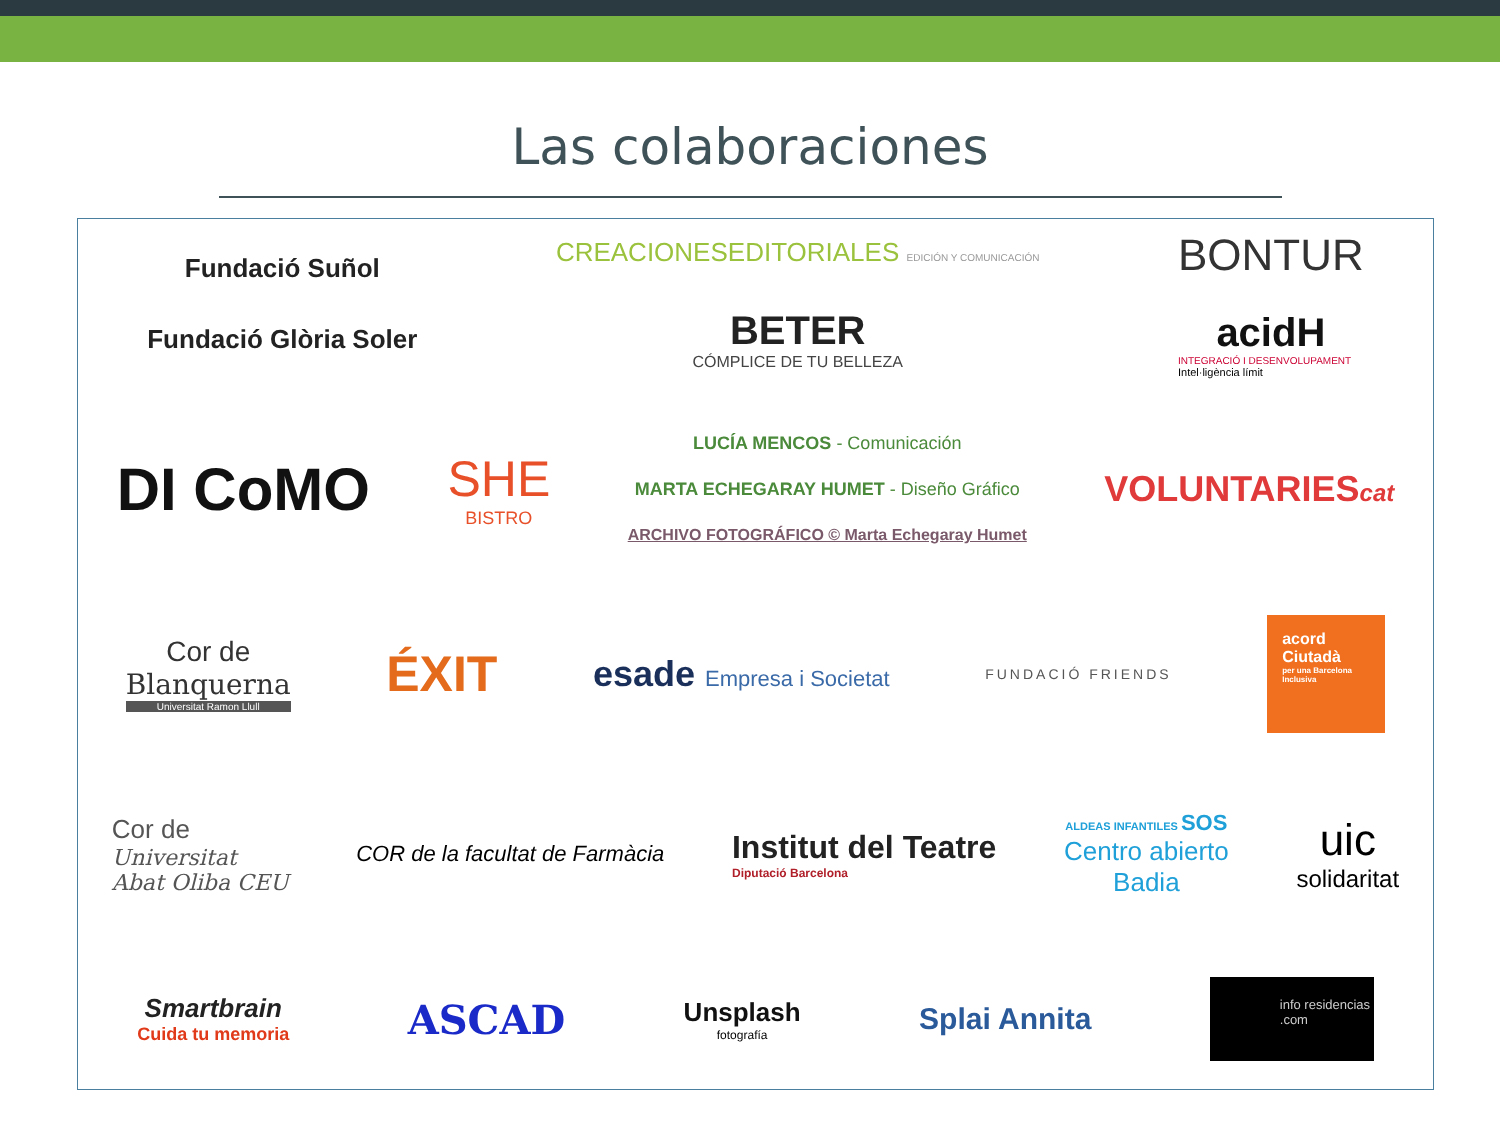Las colaboraciones
Fundació Suñol
Fundació Glòria Soler
CREACIONESEDITORIALES EDICIÓN Y COMUNICACIÓN
BETER
CÓMPLICE DE TU BELLEZA
BONTUR
acidH
INTEGRACIÓ I DESENVOLUPAMENT
Intel·ligència límit
DI CoMO
SHE
BISTRO
LUCÍA MENCOS - Comunicación
MARTA ECHEGARAY HUMET - Diseño Gráfico
ARCHIVO FOTOGRÁFICO © Marta Echegaray Humet
VOLUNTARIEScat
Cor de
Blanquerna
Universitat Ramon Llull
ÉXIT
esade Empresa i Societat
FUNDACIÓ FRIENDS
acord Ciutadà
per una Barcelona Inclusiva
Cor de
Universitat
Abat Oliba CEU
COR de la facultat de Farmàcia
Institut del Teatre
Diputació Barcelona
ALDEAS INFANTILES SOS
Centro abierto
Badia
uic
solidaritat
Smartbrain
Cuida tu memoria
ASCAD
Unsplash
fotografía
Splai Annita
info residencias .com